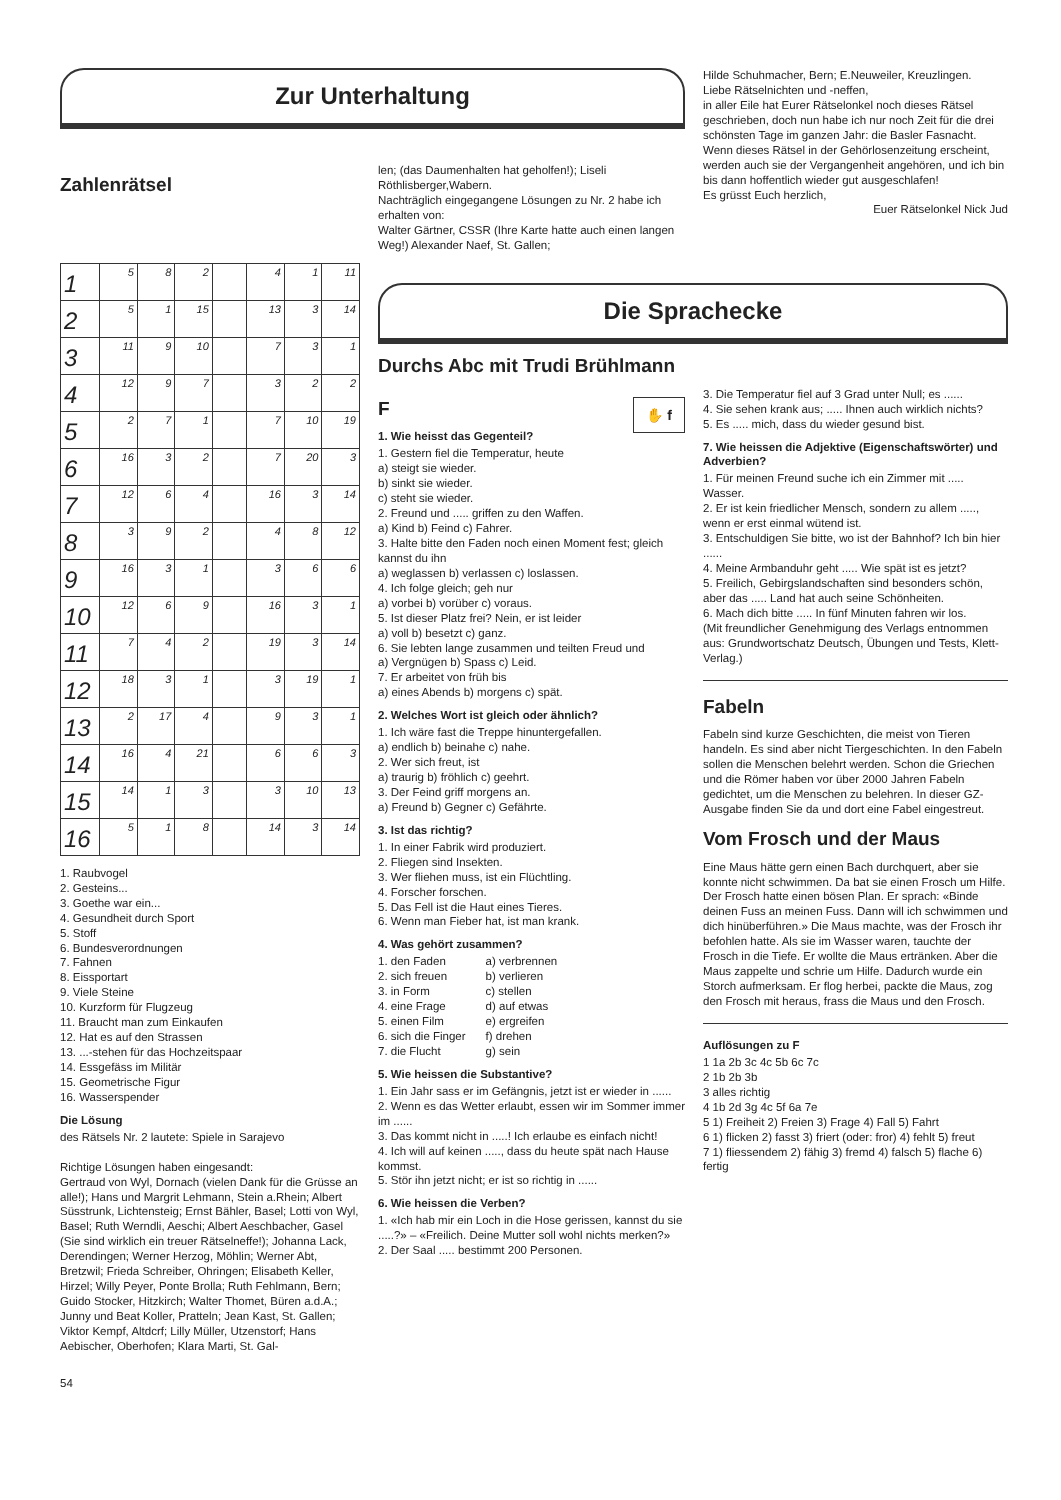Zur Unterhaltung
Zahlenrätsel
len; (das Daumenhalten hat geholfen!); Liseli Röthlisberger,Wabern.
Nachträglich eingegangene Lösungen zu Nr. 2 habe ich erhalten von:
Walter Gärtner, CSSR (Ihre Karte hatte auch einen langen Weg!) Alexander Naef, St. Gallen;
Hilde Schuhmacher, Bern; E.Neuweiler, Kreuzlingen.
Liebe Rätselnichten und -neffen,
in aller Eile hat Eurer Rätselonkel noch dieses Rätsel geschrieben, doch nun habe ich nur noch Zeit für die drei schönsten Tage im ganzen Jahr: die Basler Fasnacht. Wenn dieses Rätsel in der Gehörlosenzeitung erscheint, werden auch sie der Vergangenheit angehören, und ich bin bis dann hoffentlich wieder gut ausgeschlafen!
Es grüsst Euch herzlich,
Euer Rätselonkel Nick Jud
| 1 | 5 | 8 | 2 | | 4 | 1 | 11 |
| 2 | 5 | 1 | 15 | | 13 | 3 | 14 |
| 3 | 11 | 9 | 10 | | 7 | 3 | 1 |
| 4 | 12 | 9 | 7 | | 3 | 2 | 2 |
| 5 | 2 | 7 | 1 | | 7 | 10 | 19 |
| 6 | 16 | 3 | 2 | | 7 | 20 | 3 |
| 7 | 12 | 6 | 4 | | 16 | 3 | 14 |
| 8 | 3 | 9 | 2 | | 4 | 8 | 12 |
| 9 | 16 | 3 | 1 | | 3 | 6 | 6 |
| 10 | 12 | 6 | 9 | | 16 | 3 | 1 |
| 11 | 7 | 4 | 2 | | 19 | 3 | 14 |
| 12 | 18 | 3 | 1 | | 3 | 19 | 1 |
| 13 | 2 | 17 | 4 | | 9 | 3 | 1 |
| 14 | 16 | 4 | 21 | | 6 | 6 | 3 |
| 15 | 14 | 1 | 3 | | 3 | 10 | 13 |
| 16 | 5 | 1 | 8 | | 14 | 3 | 14 |
1. Raubvogel
2. Gesteins...
3. Goethe war ein...
4. Gesundheit durch Sport
5. Stoff
6. Bundesverordnungen
7. Fahnen
8. Eissportart
9. Viele Steine
10. Kurzform für Flugzeug
11. Braucht man zum Einkaufen
12. Hat es auf den Strassen
13. ...-stehen für das Hochzeitspaar
14. Essgefäss im Militär
15. Geometrische Figur
16. Wasserspender
Die Lösung
des Rätsels Nr. 2 lautete: Spiele in Sarajevo
Richtige Lösungen haben eingesandt:
Gertraud von Wyl, Dornach (vielen Dank für die Grüsse an alle!); Hans und Margrit Lehmann, Stein a.Rhein; Albert Süsstrunk, Lichtensteig; Ernst Bähler, Basel; Lotti von Wyl, Basel; Ruth Werndli, Aeschi; Albert Aeschbacher, Gasel (Sie sind wirklich ein treuer Rätselneffe!); Johanna Lack, Derendingen; Werner Herzog, Möhlin; Werner Abt, Bretzwil; Frieda Schreiber, Ohringen; Elisabeth Keller, Hirzel; Willy Peyer, Ponte Brolla; Ruth Fehlmann, Bern; Guido Stocker, Hitzkirch; Walter Thomet, Büren a.d.A.; Junny und Beat Koller, Pratteln; Jean Kast, St. Gallen; Viktor Kempf, Altdcrf; Lilly Müller, Utzenstorf; Hans Aebischer, Oberhofen; Klara Marti, St. Gal-
54
Die Sprachecke
Durchs Abc mit Trudi Brühlmann
F ✋ f
1. Wie heisst das Gegenteil?
1. Gestern fiel die Temperatur, heute
a) steigt sie wieder.
b) sinkt sie wieder.
c) steht sie wieder.
2. Freund und ..... griffen zu den Waffen.
a) Kind b) Feind c) Fahrer.
3. Halte bitte den Faden noch einen Moment fest; gleich kannst du ihn
a) weglassen b) verlassen c) loslassen.
4. Ich folge gleich; geh nur
a) vorbei b) vorüber c) voraus.
5. Ist dieser Platz frei? Nein, er ist leider
a) voll b) besetzt c) ganz.
6. Sie lebten lange zusammen und teilten Freud und
a) Vergnügen b) Spass c) Leid.
7. Er arbeitet von früh bis
a) eines Abends b) morgens c) spät.
2. Welches Wort ist gleich oder ähnlich?
1. Ich wäre fast die Treppe hinuntergefallen.
a) endlich b) beinahe c) nahe.
2. Wer sich freut, ist
a) traurig b) fröhlich c) geehrt.
3. Der Feind griff morgens an.
a) Freund b) Gegner c) Gefährte.
3. Ist das richtig?
1. In einer Fabrik wird produziert.
2. Fliegen sind Insekten.
3. Wer fliehen muss, ist ein Flüchtling.
4. Forscher forschen.
5. Das Fell ist die Haut eines Tieres.
6. Wenn man Fieber hat, ist man krank.
4. Was gehört zusammen?
| 1. den Faden | a) verbrennen |
| 2. sich freuen | b) verlieren |
| 3. in Form | c) stellen |
| 4. eine Frage | d) auf etwas |
| 5. einen Film | e) ergreifen |
| 6. sich die Finger | f) drehen |
| 7. die Flucht | g) sein |
5. Wie heissen die Substantive?
1. Ein Jahr sass er im Gefängnis, jetzt ist er wieder in ......
2. Wenn es das Wetter erlaubt, essen wir im Sommer immer im ......
3. Das kommt nicht in .....! Ich erlaube es einfach nicht!
4. Ich will auf keinen ....., dass du heute spät nach Hause kommst.
5. Stör ihn jetzt nicht; er ist so richtig in ......
6. Wie heissen die Verben?
1. «Ich hab mir ein Loch in die Hose gerissen, kannst du sie .....?» – «Freilich. Deine Mutter soll wohl nichts merken?»
2. Der Saal ..... bestimmt 200 Personen.
3. Die Temperatur fiel auf 3 Grad unter Null; es ......
4. Sie sehen krank aus; ..... Ihnen auch wirklich nichts?
5. Es ..... mich, dass du wieder gesund bist.
7. Wie heissen die Adjektive (Eigenschaftswörter) und Adverbien?
1. Für meinen Freund suche ich ein Zimmer mit ..... Wasser.
2. Er ist kein friedlicher Mensch, sondern zu allem ....., wenn er erst einmal wütend ist.
3. Entschuldigen Sie bitte, wo ist der Bahnhof? Ich bin hier ......
4. Meine Armbanduhr geht ..... Wie spät ist es jetzt?
5. Freilich, Gebirgslandschaften sind besonders schön, aber das ..... Land hat auch seine Schönheiten.
6. Mach dich bitte ..... In fünf Minuten fahren wir los.
(Mit freundlicher Genehmigung des Verlags entnommen aus: Grundwortschatz Deutsch, Übungen und Tests, Klett-Verlag.)
Fabeln
Fabeln sind kurze Geschichten, die meist von Tieren handeln. Es sind aber nicht Tiergeschichten. In den Fabeln sollen die Menschen belehrt werden. Schon die Griechen und die Römer haben vor über 2000 Jahren Fabeln gedichtet, um die Menschen zu belehren. In dieser GZ-Ausgabe finden Sie da und dort eine Fabel eingestreut.
Vom Frosch und der Maus
Eine Maus hätte gern einen Bach durchquert, aber sie konnte nicht schwimmen. Da bat sie einen Frosch um Hilfe. Der Frosch hatte einen bösen Plan. Er sprach: «Binde deinen Fuss an meinen Fuss. Dann will ich schwimmen und dich hinüberführen.» Die Maus machte, was der Frosch ihr befohlen hatte. Als sie im Wasser waren, tauchte der Frosch in die Tiefe. Er wollte die Maus ertränken. Aber die Maus zappelte und schrie um Hilfe. Dadurch wurde ein Storch aufmerksam. Er flog herbei, packte die Maus, zog den Frosch mit heraus, frass die Maus und den Frosch.
Auflösungen zu F
1 1a 2b 3c 4c 5b 6c 7c
2 1b 2b 3b
3 alles richtig
4 1b 2d 3g 4c 5f 6a 7e
5 1) Freiheit 2) Freien 3) Frage 4) Fall 5) Fahrt
6 1) flicken 2) fasst 3) friert (oder: fror) 4) fehlt 5) freut
7 1) fliessendem 2) fähig 3) fremd 4) falsch 5) flache 6) fertig